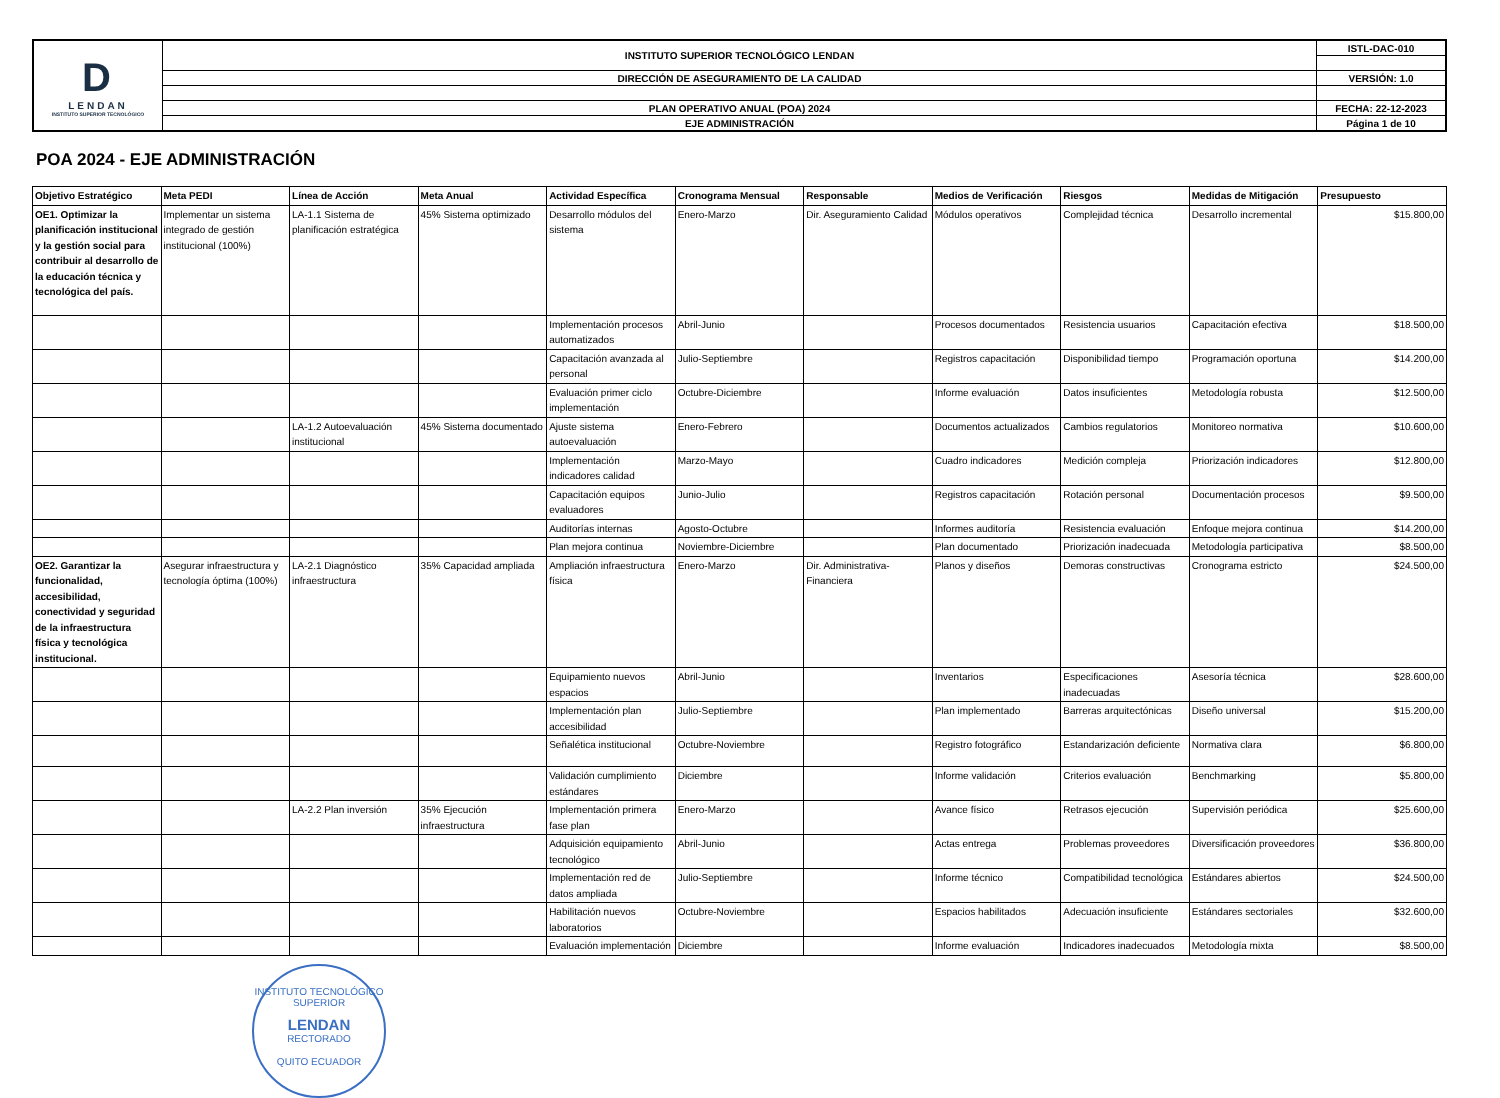| D LENDAN INSTITUTO SUPERIOR TECNOLÓGICO | INSTITUTO SUPERIOR TECNOLÓGICO LENDAN | ISTL-DAC-010 |
| | DIRECCIÓN DE ASEGURAMIENTO DE LA CALIDAD | VERSIÓN: 1.0 |
| | PLAN OPERATIVO ANUAL (POA) 2024 | FECHA: 22-12-2023 |
| | EJE ADMINISTRACIÓN | Página 1 de 10 |
POA 2024 - EJE ADMINISTRACIÓN
| Objetivo Estratégico | Meta PEDI | Línea de Acción | Meta Anual | Actividad Específica | Cronograma Mensual | Responsable | Medios de Verificación | Riesgos | Medidas de Mitigación | Presupuesto |
| --- | --- | --- | --- | --- | --- | --- | --- | --- | --- | --- |
| OE1. Optimizar la planificación institucional y la gestión social para contribuir al desarrollo de la educación técnica y tecnológica del país. | Implementar un sistema integrado de gestión institucional (100%) | LA-1.1 Sistema de planificación estratégica | 45% Sistema optimizado | Desarrollo módulos del sistema | Enero-Marzo | Dir. Aseguramiento Calidad | Módulos operativos | Complejidad técnica | Desarrollo incremental | $15.800,00 |
| | | | | Implementación procesos automatizados | Abril-Junio | | Procesos documentados | Resistencia usuarios | Capacitación efectiva | $18.500,00 |
| | | | | Capacitación avanzada al personal | Julio-Septiembre | | Registros capacitación | Disponibilidad tiempo | Programación oportuna | $14.200,00 |
| | | | | Evaluación primer ciclo implementación | Octubre-Diciembre | | Informe evaluación | Datos insuficientes | Metodología robusta | $12.500,00 |
| | | LA-1.2 Autoevaluación institucional | 45% Sistema documentado | Ajuste sistema autoevaluación | Enero-Febrero | | Documentos actualizados | Cambios regulatorios | Monitoreo normativa | $10.600,00 |
| | | | | Implementación indicadores calidad | Marzo-Mayo | | Cuadro indicadores | Medición compleja | Priorización indicadores | $12.800,00 |
| | | | | Capacitación equipos evaluadores | Junio-Julio | | Registros capacitación | Rotación personal | Documentación procesos | $9.500,00 |
| | | | | Auditorías internas | Agosto-Octubre | | Informes auditoría | Resistencia evaluación | Enfoque mejora continua | $14.200,00 |
| | | | | Plan mejora continua | Noviembre-Diciembre | | Plan documentado | Priorización inadecuada | Metodología participativa | $8.500,00 |
| OE2. Garantizar la funcionalidad, accesibilidad, conectividad y seguridad de la infraestructura física y tecnológica institucional. | Asegurar infraestructura y tecnología óptima (100%) | LA-2.1 Diagnóstico infraestructura | 35% Capacidad ampliada | Ampliación infraestructura física | Enero-Marzo | Dir. Administrativa-Financiera | Planos y diseños | Demoras constructivas | Cronograma estricto | $24.500,00 |
| | | | | Equipamiento nuevos espacios | Abril-Junio | | Inventarios | Especificaciones inadecuadas | Asesoría técnica | $28.600,00 |
| | | | | Implementación plan accesibilidad | Julio-Septiembre | | Plan implementado | Barreras arquitectónicas | Diseño universal | $15.200,00 |
| | | | | Señalética institucional | Octubre-Noviembre | | Registro fotográfico | Estandarización deficiente | Normativa clara | $6.800,00 |
| | | | | Validación cumplimiento estándares | Diciembre | | Informe validación | Criterios evaluación | Benchmarking | $5.800,00 |
| | | LA-2.2 Plan inversión | 35% Ejecución infraestructura | Implementación primera fase plan | Enero-Marzo | | Avance físico | Retrasos ejecución | Supervisión periódica | $25.600,00 |
| | | | | Adquisición equipamiento tecnológico | Abril-Junio | | Actas entrega | Problemas proveedores | Diversificación proveedores | $36.800,00 |
| | | | | Implementación red de datos ampliada | Julio-Septiembre | | Informe técnico | Compatibilidad tecnológica | Estándares abiertos | $24.500,00 |
| | | | | Habilitación nuevos laboratorios | Octubre-Noviembre | | Espacios habilitados | Adecuación insuficiente | Estándares sectoriales | $32.600,00 |
| | | | | Evaluación implementación | Diciembre | | Informe evaluación | Indicadores inadecuados | Metodología mixta | $8.500,00 |
INSTITUTO TECNOLÓGICO SUPERIOR
LENDAN
RECTORADO
QUITO ECUADOR